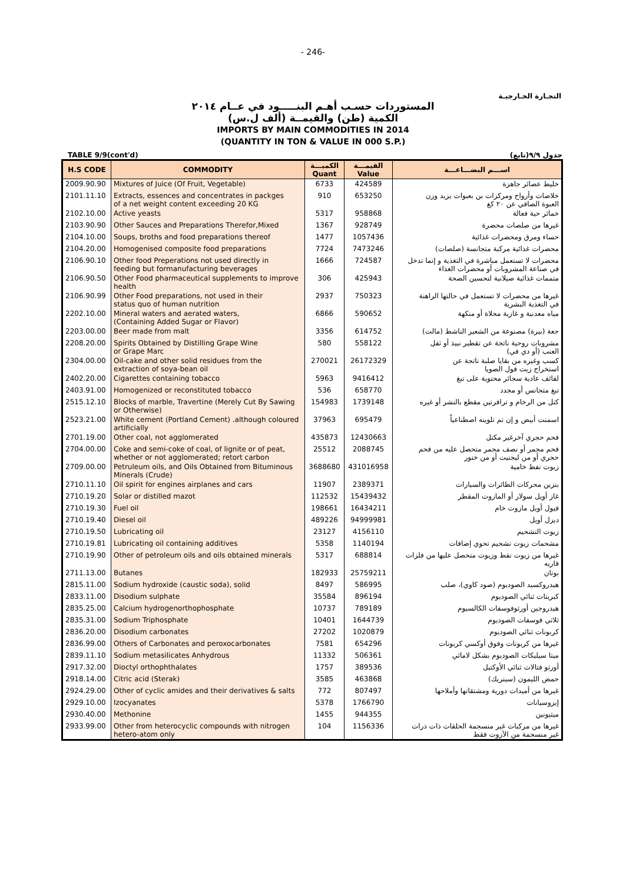- 246-
التجـارة الخـارجيـة
المستوردات حسـب أهـم البنـــــود في عــام ٢٠١٤
الكمية (طن) والقيمــة (ألف ل.س)
IMPORTS BY MAIN COMMODITIES IN 2014
(QUANTITY IN TON & VALUE IN 000 S.P.)
TABLE 9/9(cont'd) جدول ٩/٩(تابع)
| H.S CODE | COMMODITY | الكميـــة Quant | القيمـــة Value | اســـم البضـــاعـــة |
| --- | --- | --- | --- | --- |
| 2009.90.90 | Mixtures of Juice (Of Fruit, Vegetable) | 6733 | 424589 | خليط عصائر جاهزة |
| 2101.11.10 | Extracts, essences and concentrates in packges of a net weight content exceeding 20 KG | 910 | 653250 | خلاصات وأرواح ومركزات بن بعبوات يزيد وزن العبوة الصافي عن ٢٠ كغ |
| 2102.10.00 | Active yeasts | 5317 | 958868 | خمائر حية فعالة |
| 2103.90.90 | Other Sauces and Preparations Therefor,Mixed | 1367 | 928749 | غيرها من صلصات محضرة |
| 2104.10.00 | Soups, broths and food preparations thereof | 1477 | 1057436 | حساء ومرق ومحضرات غذائية |
| 2104.20.00 | Homogenised composite food preparations | 7724 | 7473246 | محضرات غذائية مركبة متجانسة (صلصات) |
| 2106.90.10 | Other food Preperations not used directly in feeding but formanufacturing beverages | 1666 | 724587 | محضرات لا تستعمل مباشرة في التغذية و إنما تدخل في صناعة المشروبات أو محضرات الغذاء |
| 2106.90.50 | Other Food pharmaceutical supplements to improve health | 306 | 425943 | متممات غذائية صيلانية لتحسين الصحة |
| 2106.90.99 | Other Food preparations, not used in their status quo of human nutrition | 2937 | 750323 | غيرها من محضرات لا تستعمل في حالتها الراهنة في التغذية البشرية |
| 2202.10.00 | Mineral waters and aerated waters, (Containing Added Sugar or Flavor) | 6866 | 590652 | مياه معدنية و غازية محلاة أو منكهة |
| 2203.00.00 | Beer made from malt | 3356 | 614752 | جعة (بيرة) مصنوعة من الشعير الناشط (مالت) |
| 2208.20.00 | Spirits Obtained by Distilling Grape Wine or Grape Marc | 580 | 558122 | مشروبات روحية ناتجة عن تقطير نبيذ أو ثفل العنب (أو دي في) |
| 2304.00.00 | Oil-cake and other solid residues from the extraction of soya-bean oil | 270021 | 26172329 | كسب وغيره من بقايا صلبة ناتجة عن استخراج زيت فول الصويا |
| 2402.20.00 | Cigarettes containing tobacco | 5963 | 9416412 | لفائف عادية سجائر محتوية على تبغ |
| 2403.91.00 | Homogenized or reconstituted tobacco | 536 | 658770 | تبغ متجانس أو مجدد |
| 2515.12.10 | Blocks of marble, Travertine (Merely Cut By Sawing or Otherwise) | 154983 | 1739148 | كتل من الرخام و ترافرتين مقطع بالنشر أو غيره |
| 2523.21.00 | White cement (Portland Cement) .although coloured artificially | 37963 | 695479 | اسمنت أبيض و إن تم تلوينه اصطناعياً |
| 2701.19.00 | Other coal, not agglomerated | 435873 | 12430663 | فحم حجري آخرغير مكتل |
| 2704.00.00 | Coke and semi-coke of coal, of lignite or of peat, whether or not agglomerated; retort carbon | 25512 | 2088745 | فحم مجمر أو نصف مجمر متحصل عليه من فحم حجري أو من ليجنيت أو من خنور |
| 2709.00.00 | Petruleum oils, and Oils Obtained from Bituminous Minerals (Crude) | 3688680 | 431016958 | زيوت نفط خامية |
| 2710.11.10 | Oil spirit for engines airplanes and cars | 11907 | 2389371 | بنزين محركات الطائرات والسيارات |
| 2710.19.20 | Solar or distilled mazot | 112532 | 15439432 | غاز أويل سولار أو المازوت المقطر |
| 2710.19.30 | Fuel oil | 198661 | 16434211 | فيول أويل مازوت خام |
| 2710.19.40 | Diesel oil | 489226 | 94999981 | ديزل أويل |
| 2710.19.50 | Lubricating oil | 23127 | 4156110 | زيوت التشحيم |
| 2710.19.81 | Lubricating oil containing additives | 5358 | 1140194 | مشحمات زيوت تشحيم تحوي إضافات |
| 2710.19.90 | Other of petroleum oils and oils obtained minerals | 5317 | 688814 | غيرها من زيوت نفط وزيوت متحصل عليها من فلزات قاريه |
| 2711.13.00 | Butanes | 182933 | 25759211 | بوتان |
| 2815.11.00 | Sodium hydroxide (caustic soda), solid | 8497 | 586995 | هيدروكسيد الصوديوم (صود كاوي)، صلب |
| 2833.11.00 | Disodium sulphate | 35584 | 896194 | كبريتات ثنائي الصوديوم |
| 2835.25.00 | Calcium hydrogenorthophosphate | 10737 | 789189 | هيدروجين أورثوفوسفات الكالسيوم |
| 2835.31.00 | Sodium Triphosphate | 10401 | 1644739 | ثلاثي فوسفات الصوديوم |
| 2836.20.00 | Disodium carbonates | 27202 | 1020879 | كربونات ثنائي الصوديوم |
| 2836.99.00 | Others of Carbonates and peroxocarbonates | 7581 | 654296 | غيرها من كربونات وفوق أوكسي كربونات |
| 2839.11.10 | Sodium metasilicates Anhydrous | 11332 | 506361 | ميتا سيليكات الصوديوم بشكل لامائي |
| 2917.32.00 | Dioctyl orthophthalates | 1757 | 389536 | أورثو فتالات ثنائي الأوكتيل |
| 2918.14.00 | Citric acid (Sterak) | 3585 | 463868 | حمض الليمون (سيتريك) |
| 2924.29.00 | Other of cyclic amides and their derivatives & salts | 772 | 807497 | غيرها من أميدات دورية ومشتقاتها وأملاحها |
| 2929.10.00 | Izocyanates | 5378 | 1766790 | إيزوسيانات |
| 2930.40.00 | Methonine | 1455 | 944355 | ميثيونين |
| 2933.99.00 | Other from heterocyclic compounds with nitrogen hetero-atom only | 104 | 1156336 | غيرها من مركبات غير منسجمة الحلقات ذات ذرات غير منسجمة من الآزوت فقط |